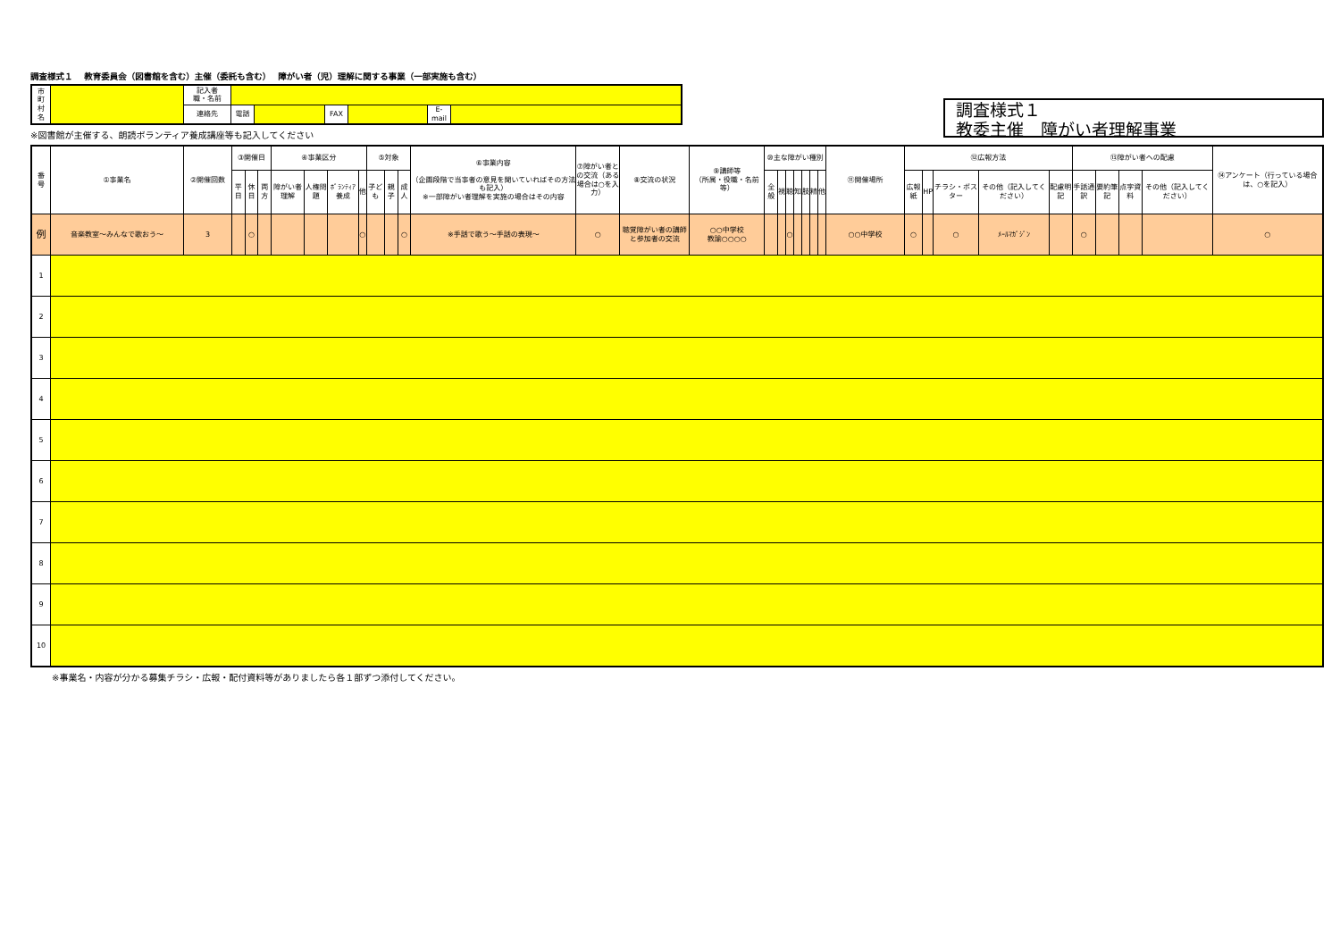調査様式１　 教育委員会（図書館を含む）主催（委託も含む）　 障がい者（児）理解に関する事業（一部実施も含む）
| 市 町 村 名 | | 記入者 職・名前 | | | | | | |
| | | 連絡先 | 電話 | | FAX | | E-mail | |
※図書館が主催する、朗読ボランティア養成講座等も記入してください
調査様式１
教委主催　障がい者理解事業
| 番 号 | ①事業名 | ②開催回数 | ③開催日 | | | ④事業区分 | | | | ⑤対象 | | | ⑥事業内容 （企画段階で当事者の意見を聞いていればその方法も記入） ※一部障がい者理解を実施の場合はその内容 | ⑦障がい者との交流（ある場合は○を入力） | ⑧交流の状況 | ⑨講師等 （所属・役職・名前等） | ⑩主な障がい種別 | | | | | | | ⑪開催場所 | ⑫広報方法 | | | | | ⑬障がい者への配慮 | | | | ⑭アンケート（行っている場合は、○を記入） |
| --- | --- | --- | --- | --- | --- | --- | --- | --- | --- | --- | --- | --- | --- | --- | --- | --- | --- | --- | --- | --- | --- | --- | --- | --- | --- | --- | --- | --- | --- | --- | --- | --- | --- | --- |
| | | | 平日 | 休日 | 両方 | 障がい者理解 | 人権問題 | ﾎﾞﾗﾝﾃｨｱ養成 | 他 | 子ども | 親子 | 成人 | | | | | 全般 | 視 | 聴 | 知 | 肢 | 精 | 他 | | 広報紙 | HP | チラシ・ポスター | その他（記入してください） | 配慮明記 | 手話通訳 | 要約筆記 | 点字資料 | その他（記入してください） | |
| 例 | 音楽教室～みんなで歌おう～ | 3 | | ○ | | | | | ○ | | | ○ | ※手話で歌う～手話の表現～ | ○ | 聴覚障がい者の講師と参加者の交流 | ○○中学校 教諭○○○○ | | | ○ | | | | | ○○中学校 | ○ | | ○ | ﾒｰﾙﾏｶﾞｼﾞﾝ | | ○ | | | | ○ |
| 1 | | | | | | | | | | | | | | | | | | | | | | | | | | | | | | | | | | |
| 2 | | | | | | | | | | | | | | | | | | | | | | | | | | | | | | | | | | |
| 3 | | | | | | | | | | | | | | | | | | | | | | | | | | | | | | | | | | |
| 4 | | | | | | | | | | | | | | | | | | | | | | | | | | | | | | | | | | |
| 5 | | | | | | | | | | | | | | | | | | | | | | | | | | | | | | | | | | |
| 6 | | | | | | | | | | | | | | | | | | | | | | | | | | | | | | | | | | |
| 7 | | | | | | | | | | | | | | | | | | | | | | | | | | | | | | | | | | |
| 8 | | | | | | | | | | | | | | | | | | | | | | | | | | | | | | | | | | |
| 9 | | | | | | | | | | | | | | | | | | | | | | | | | | | | | | | | | | |
| 10 | | | | | | | | | | | | | | | | | | | | | | | | | | | | | | | | | | |
※事業名・内容が分かる募集チラシ・広報・配付資料等がありましたら各１部ずつ添付してください。